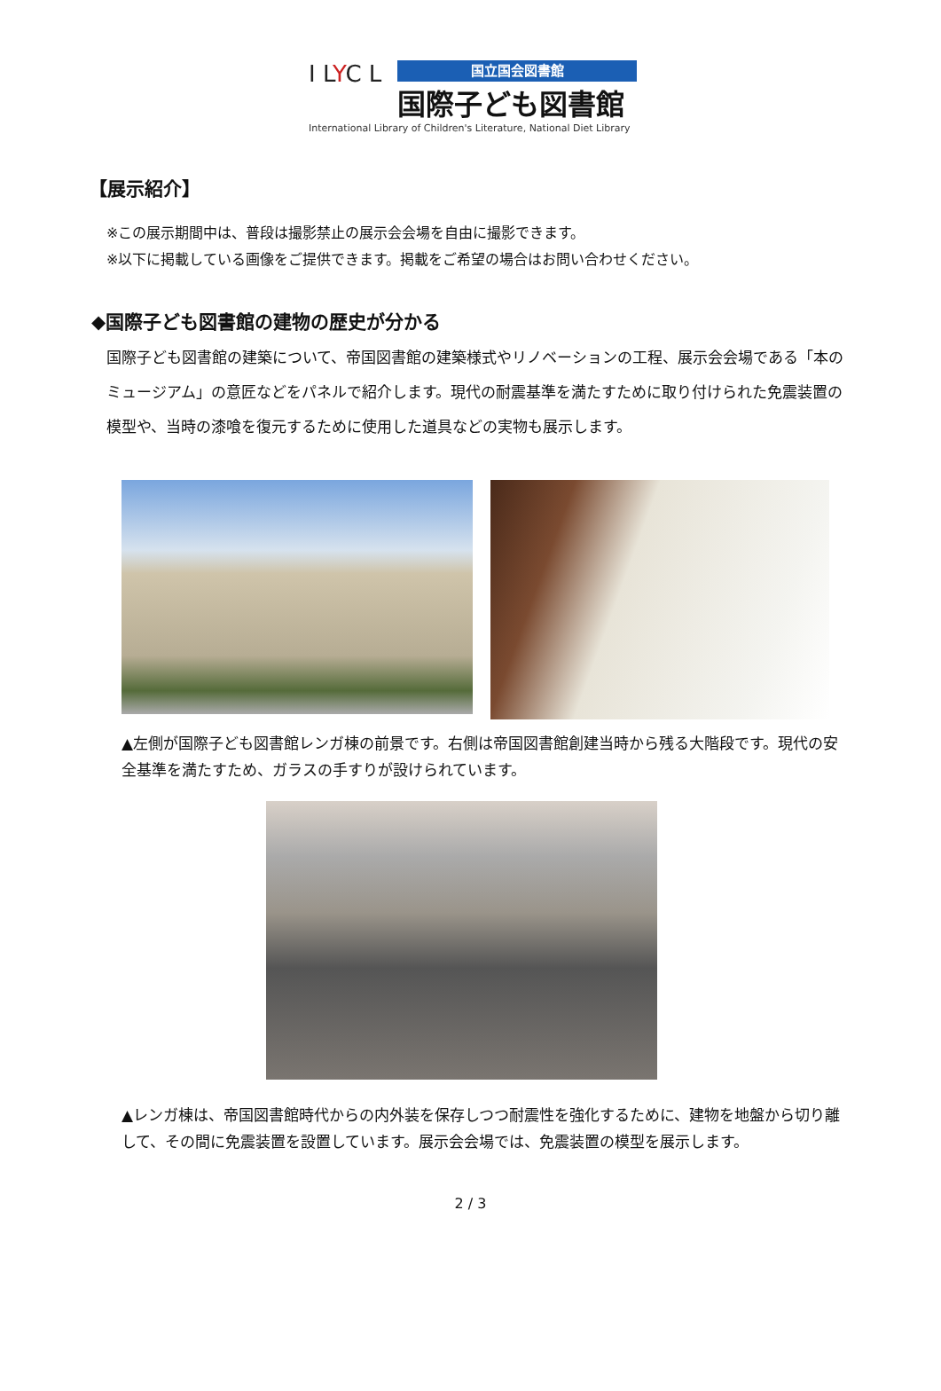I LYC L
国立国会図書館
国際子ども図書館
International Library of Children's Literature, National Diet Library
【展示紹介】
※この展示期間中は、普段は撮影禁止の展示会会場を自由に撮影できます。
※以下に掲載している画像をご提供できます。掲載をご希望の場合はお問い合わせください。
◆国際子ども図書館の建物の歴史が分かる
国際子ども図書館の建築について、帝国図書館の建築様式やリノベーションの工程、展示会会場である「本のミュージアム」の意匠などをパネルで紹介します。現代の耐震基準を満たすために取り付けられた免震装置の模型や、当時の漆喰を復元するために使用した道具などの実物も展示します。
▲左側が国際子ども図書館レンガ棟の前景です。右側は帝国図書館創建当時から残る大階段です。現代の安全基準を満たすため、ガラスの手すりが設けられています。
▲レンガ棟は、帝国図書館時代からの内外装を保存しつつ耐震性を強化するために、建物を地盤から切り離して、その間に免震装置を設置しています。展示会会場では、免震装置の模型を展示します。
2 / 3